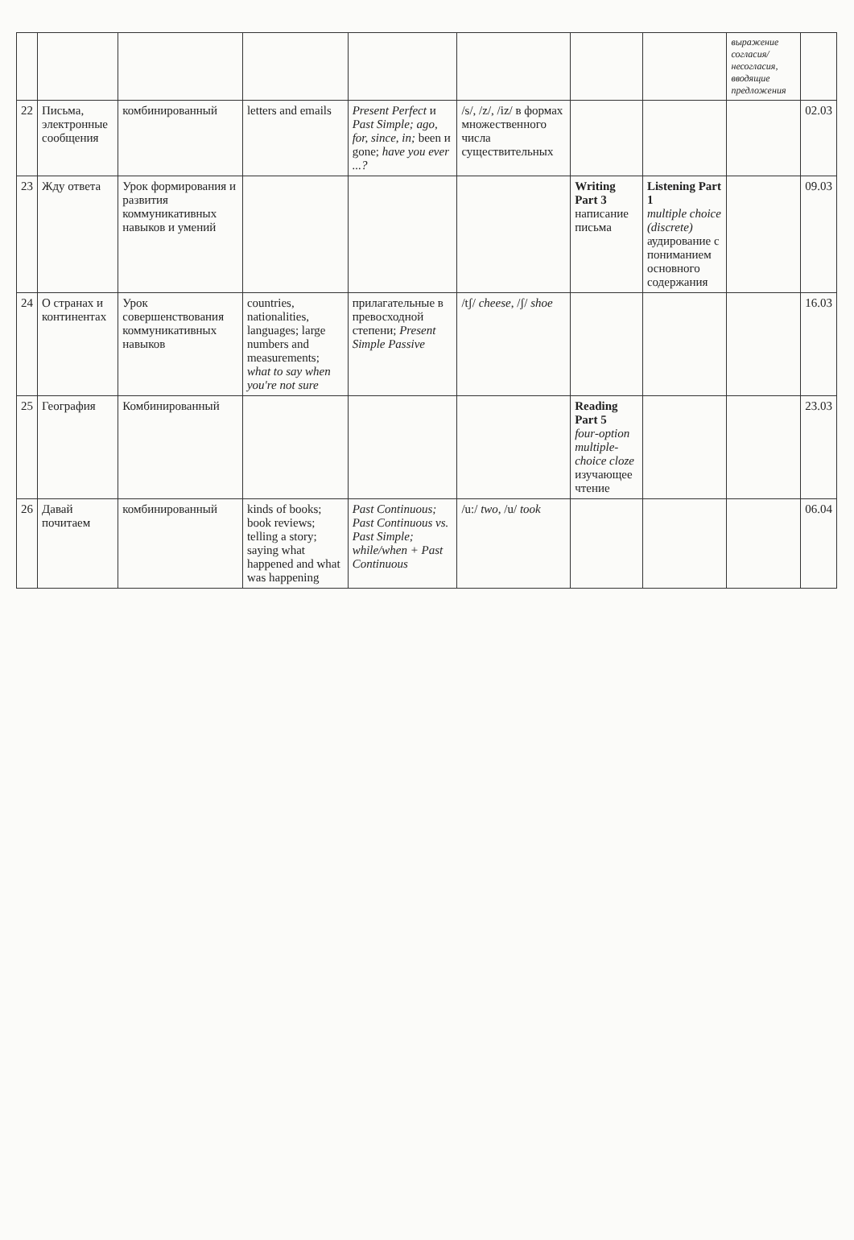| | | | | | | | | выражение согласия/ несогласия, вводящие предложения | |
| 22 | Письма, электронные сообщения | комбинированный | letters and emails | Present Perfect и Past Simple; ago, for, since, in; been и gone; have you ever ...? | /s/, /z/, /iz/ в формах множественного числа существительных | | | | 02.03 |
| 23 | Жду ответа | Урок формирования и развития коммуникативных навыков и умений | | | | Writing Part 3 написание письма | Listening Part 1 multiple choice (discrete) аудирование с пониманием основного содержания | | 09.03 |
| 24 | О странах и континентах | Урок совершенствования коммуникативных навыков | countries, nationalities, languages; large numbers and measurements; what to say when you're not sure | прилагательные в превосходной степени; Present Simple Passive | /tʃ/ cheese , /ʃ/ shoe | | | | 16.03 |
| 25 | География | Комбинированный | | | | Reading Part 5 four-option multiple-choice cloze изучающее чтение | | | 23.03 |
| 26 | Давай почитаем | комбинированный | kinds of books; book reviews; telling a story; saying what happened and what was happening | Past Continuous; Past Continuous vs. Past Simple; while/when + Past Continuous | /u:/ two , /u/ took | | | | 06.04 |